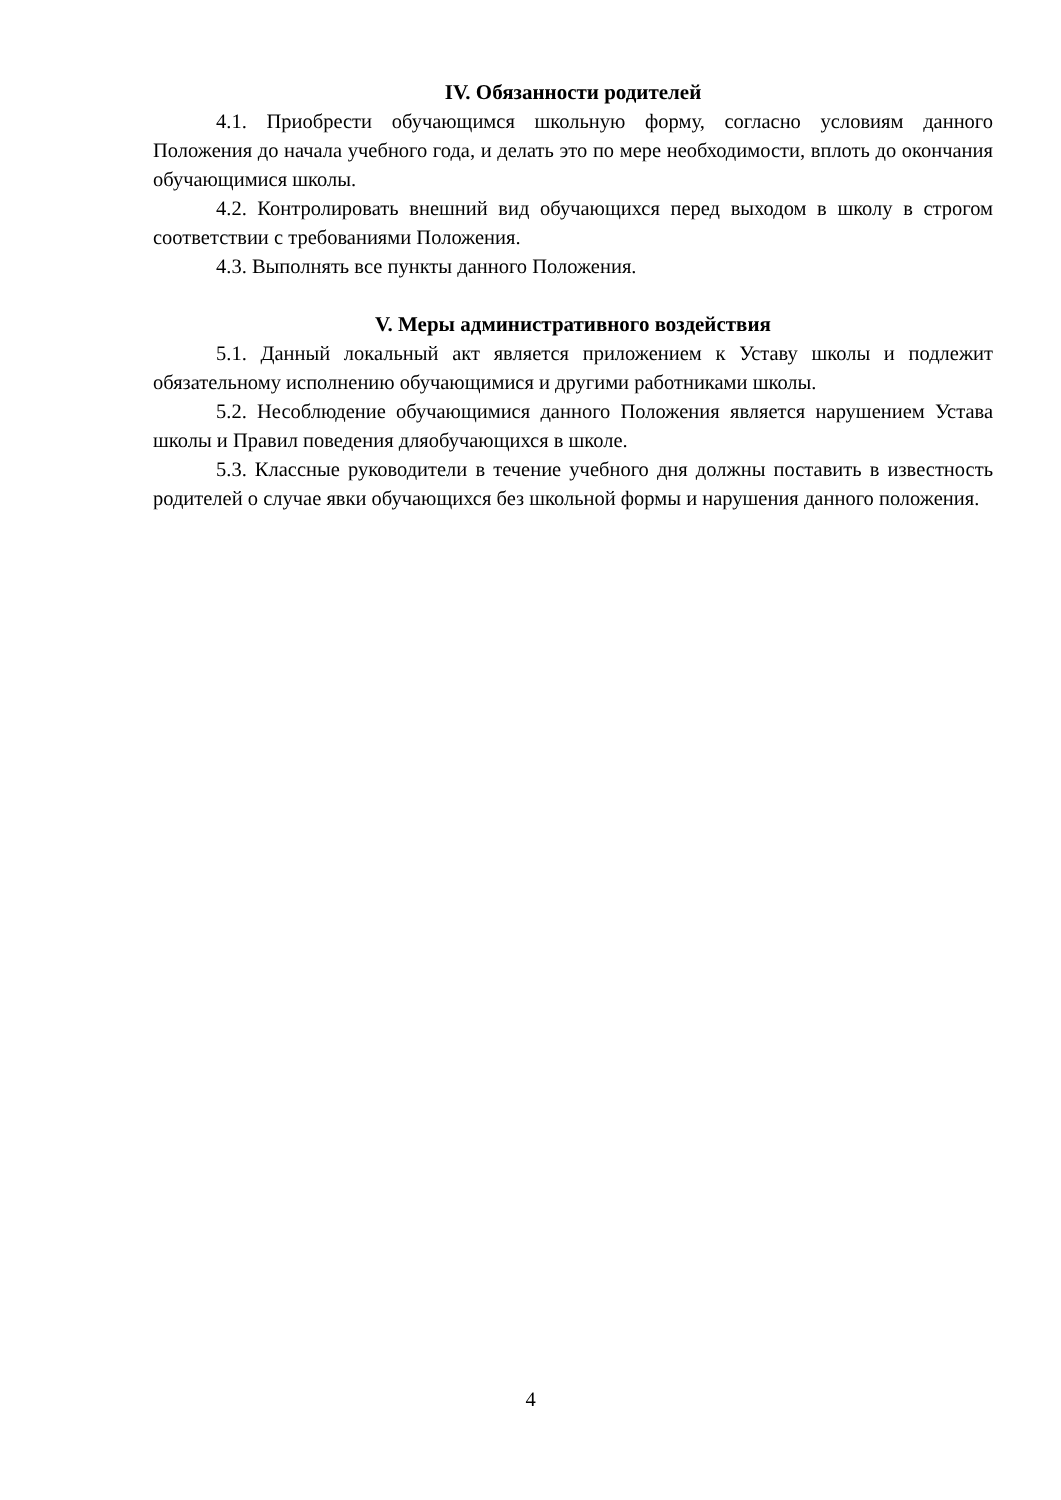IV. Обязанности родителей
4.1. Приобрести обучающимся школьную форму, согласно условиям данного Положения до начала учебного года, и делать это по мере необходимости, вплоть до окончания обучающимися школы.
4.2. Контролировать внешний вид обучающихся перед выходом в школу в строгом соответствии с требованиями Положения.
4.3. Выполнять все пункты данного Положения.
V. Меры административного воздействия
5.1. Данный локальный акт является приложением к Уставу школы и подлежит обязательному исполнению обучающимися и другими работниками школы.
5.2. Несоблюдение обучающимися данного Положения является нарушением Устава школы и Правил поведения дляобучающихся в школе.
5.3. Классные руководители в течение учебного дня должны поставить в известность родителей о случае явки обучающихся без школьной формы и нарушения данного положения.
4